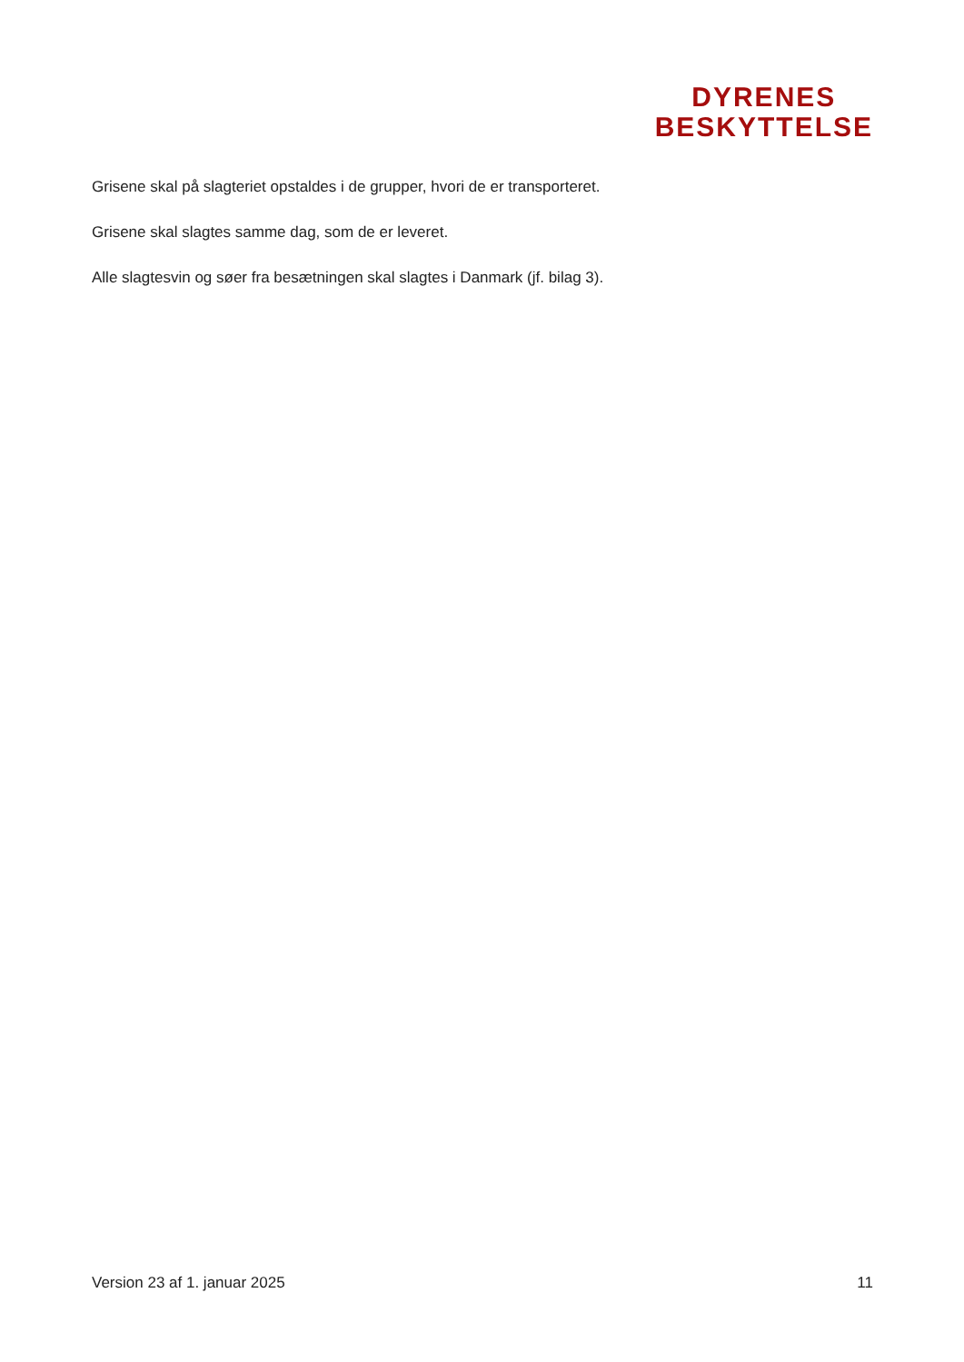DYRENES
BESKYTTELSE
Grisene skal på slagteriet opstaldes i de grupper, hvori de er transporteret.
Grisene skal slagtes samme dag, som de er leveret.
Alle slagtesvin og søer fra besætningen skal slagtes i Danmark (jf. bilag 3).
Version 23 af 1. januar 2025 11